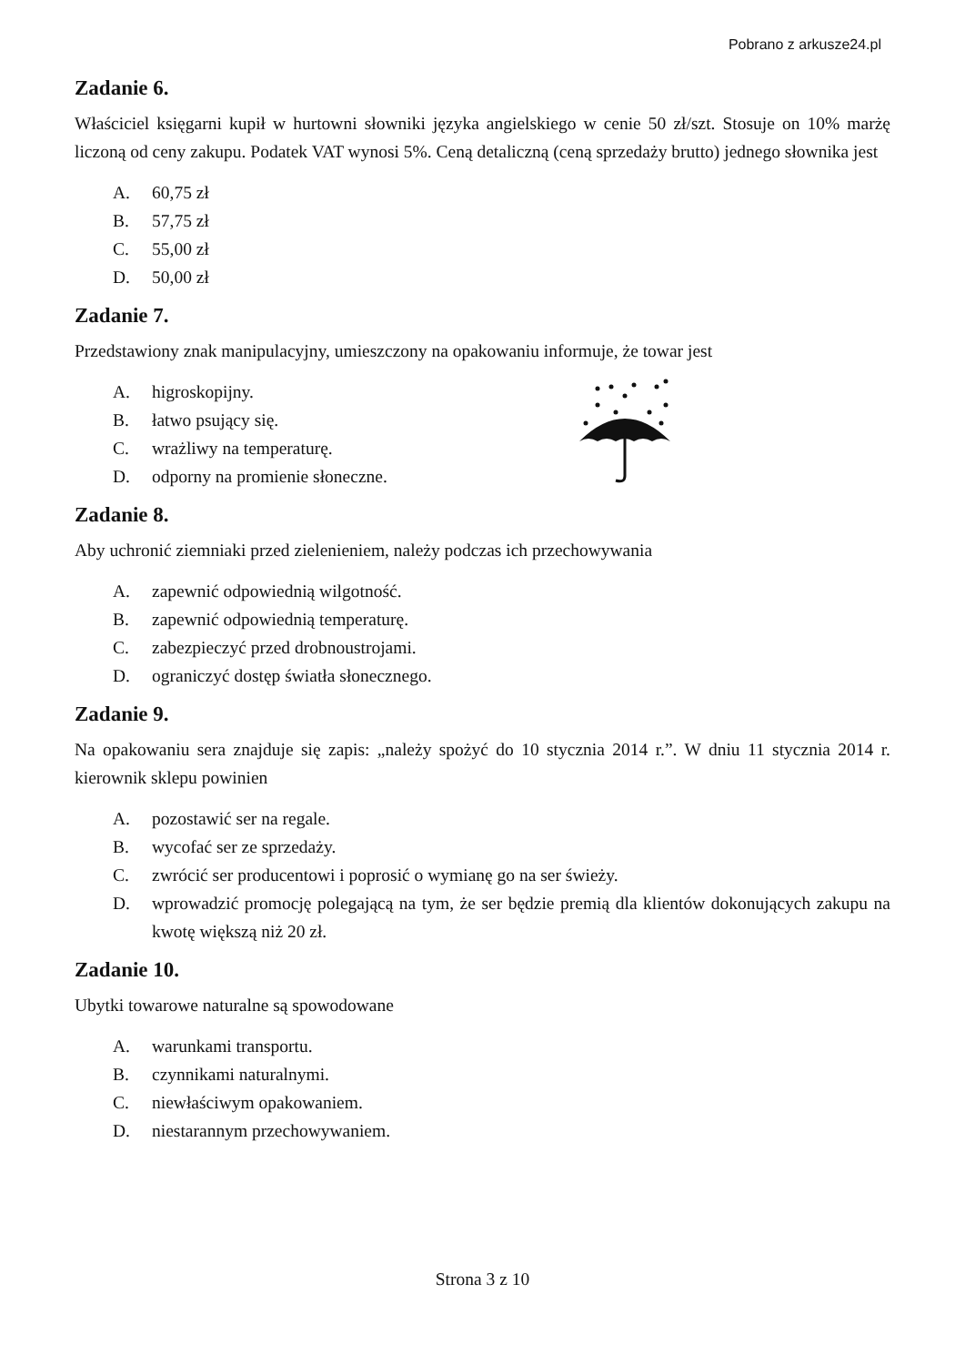Pobrano z arkusze24.pl
Zadanie 6.
Właściciel księgarni kupił w hurtowni słowniki języka angielskiego w cenie 50 zł/szt. Stosuje on 10% marżę liczoną od ceny zakupu. Podatek VAT wynosi 5%. Ceną detaliczną (ceną sprzedaży brutto) jednego słownika jest
A. 60,75 zł
B. 57,75 zł
C. 55,00 zł
D. 50,00 zł
Zadanie 7.
Przedstawiony znak manipulacyjny, umieszczony na opakowaniu informuje, że towar jest
A. higroskopijny.
B. łatwo psujący się.
C. wrażliwy na temperaturę.
D. odporny na promienie słoneczne.
Zadanie 8.
Aby uchronić ziemniaki przed zielenieniem, należy podczas ich przechowywania
A. zapewnić odpowiednią wilgotność.
B. zapewnić odpowiednią temperaturę.
C. zabezpieczyć przed drobnoustrojami.
D. ograniczyć dostęp światła słonecznego.
Zadanie 9.
Na opakowaniu sera znajduje się zapis: „należy spożyć do 10 stycznia 2014 r.”. W dniu 11 stycznia 2014 r. kierownik sklepu powinien
A. pozostawić ser na regale.
B. wycofać ser ze sprzedaży.
C. zwrócić ser producentowi i poprosić o wymianę go na ser świeży.
D. wprowadzić promocję polegającą na tym, że ser będzie premią dla klientów dokonujących zakupu na kwotę większą niż 20 zł.
Zadanie 10.
Ubytki towarowe naturalne są spowodowane
A. warunkami transportu.
B. czynnikami naturalnymi.
C. niewłaściwym opakowaniem.
D. niestarannym przechowywaniem.
Strona 3 z 10